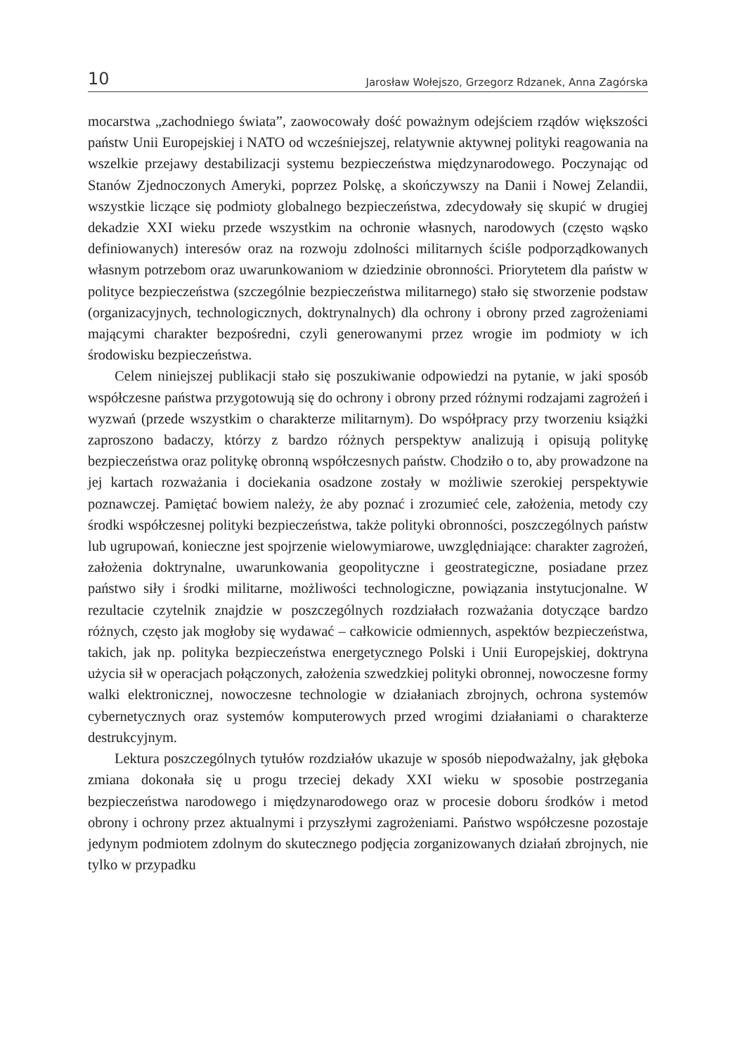10 Jarosław Wołejszo, Grzegorz Rdzanek, Anna Zagórska
mocarstwa „zachodniego świata”, zaowocowały dość poważnym odejściem rządów większości państw Unii Europejskiej i NATO od wcześniejszej, relatywnie aktywnej polityki reagowania na wszelkie przejawy destabilizacji systemu bezpieczeństwa międzynarodowego. Poczynając od Stanów Zjednoczonych Ameryki, poprzez Polskę, a skończywszy na Danii i Nowej Zelandii, wszystkie liczące się podmioty globalnego bezpieczeństwa, zdecydowały się skupić w drugiej dekadzie XXI wieku przede wszystkim na ochronie własnych, narodowych (często wąsko definiowanych) interesów oraz na rozwoju zdolności militarnych ściśle podporządkowanych własnym potrzebom oraz uwarunkowaniom w dziedzinie obronności. Priorytetem dla państw w polityce bezpieczeństwa (szczególnie bezpieczeństwa militarnego) stało się stworzenie podstaw (organizacyjnych, technologicznych, doktrynalnych) dla ochrony i obrony przed zagrożeniami mającymi charakter bezpośredni, czyli generowanymi przez wrogie im podmioty w ich środowisku bezpieczeństwa.
Celem niniejszej publikacji stało się poszukiwanie odpowiedzi na pytanie, w jaki sposób współczesne państwa przygotowują się do ochrony i obrony przed różnymi rodzajami zagrożeń i wyzwań (przede wszystkim o charakterze militarnym). Do współpracy przy tworzeniu książki zaproszono badaczy, którzy z bardzo różnych perspektyw analizują i opisują politykę bezpieczeństwa oraz politykę obronną współczesnych państw. Chodziło o to, aby prowadzone na jej kartach rozważania i dociekania osadzone zostały w możliwie szerokiej perspektywie poznawczej. Pamiętać bowiem należy, że aby poznać i zrozumieć cele, założenia, metody czy środki współczesnej polityki bezpieczeństwa, także polityki obronności, poszczególnych państw lub ugrupowań, konieczne jest spojrzenie wielowymiarowe, uwzględniające: charakter zagrożeń, założenia doktrynalne, uwarunkowania geopolityczne i geostrategiczne, posiadane przez państwo siły i środki militarne, możliwości technologiczne, powiązania instytucjonalne. W rezultacie czytelnik znajdzie w poszczególnych rozdziałach rozważania dotyczące bardzo różnych, często jak mogłoby się wydawać – całkowicie odmiennych, aspektów bezpieczeństwa, takich, jak np. polityka bezpieczeństwa energetycznego Polski i Unii Europejskiej, doktryna użycia sił w operacjach połączonych, założenia szwedzkiej polityki obronnej, nowoczesne formy walki elektronicznej, nowoczesne technologie w działaniach zbrojnych, ochrona systemów cybernetycznych oraz systemów komputerowych przed wrogimi działaniami o charakterze destrukcyjnym.
Lektura poszczególnych tytułów rozdziałów ukazuje w sposób niepodważalny, jak głęboka zmiana dokonała się u progu trzeciej dekady XXI wieku w sposobie postrzegania bezpieczeństwa narodowego i międzynarodowego oraz w procesie doboru środków i metod obrony i ochrony przez aktualnymi i przyszłymi zagrożeniami. Państwo współczesne pozostaje jedynym podmiotem zdolnym do skutecznego podjęcia zorganizowanych działań zbrojnych, nie tylko w przypadku